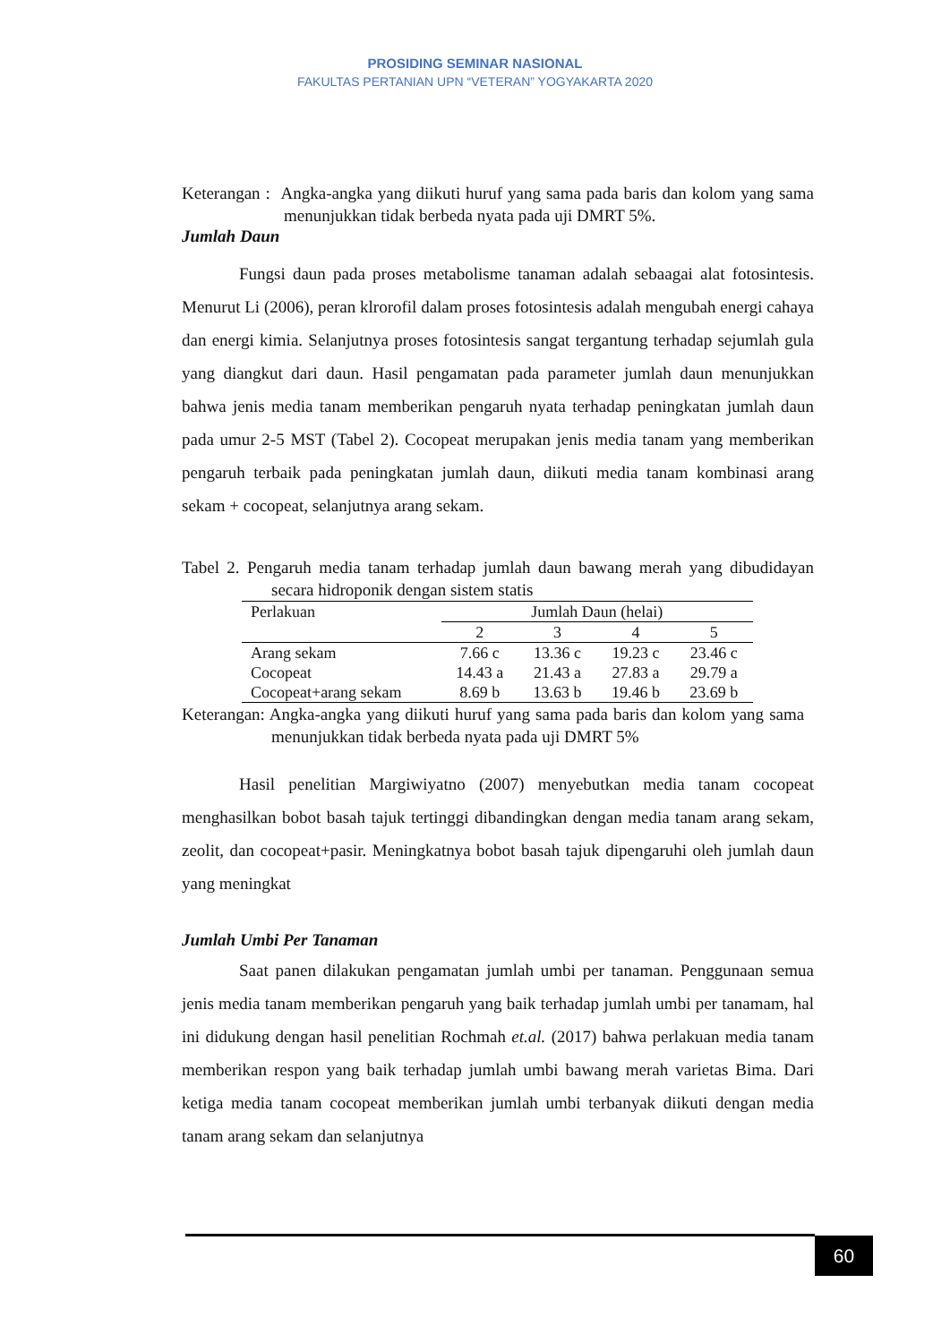PROSIDING SEMINAR NASIONAL
FAKULTAS PERTANIAN UPN “VETERAN” YOGYAKARTA 2020
Keterangan : Angka-angka yang diikuti huruf yang sama pada baris dan kolom yang sama menunjukkan tidak berbeda nyata pada uji DMRT 5%.
Jumlah Daun
Fungsi daun pada proses metabolisme tanaman adalah sebaagai alat fotosintesis. Menurut Li (2006), peran klrorofil dalam proses fotosintesis adalah mengubah energi cahaya dan energi kimia. Selanjutnya proses fotosintesis sangat tergantung terhadap sejumlah gula yang diangkut dari daun. Hasil pengamatan pada parameter jumlah daun menunjukkan bahwa jenis media tanam memberikan pengaruh nyata terhadap peningkatan jumlah daun pada umur 2-5 MST (Tabel 2). Cocopeat merupakan jenis media tanam yang memberikan pengaruh terbaik pada peningkatan jumlah daun, diikuti media tanam kombinasi arang sekam + cocopeat, selanjutnya arang sekam.
Tabel 2. Pengaruh media tanam terhadap jumlah daun bawang merah yang dibudidayan secara hidroponik dengan sistem statis
| Perlakuan | Jumlah Daun (helai) | | | |
| --- | --- | --- | --- | --- |
| | 2 | 3 | 4 | 5 |
| Arang sekam | 7.66 c | 13.36 c | 19.23 c | 23.46 c |
| Cocopeat | 14.43 a | 21.43 a | 27.83 a | 29.79 a |
| Cocopeat+arang sekam | 8.69 b | 13.63 b | 19.46 b | 23.69 b |
Keterangan: Angka-angka yang diikuti huruf yang sama pada baris dan kolom yang sama menunjukkan tidak berbeda nyata pada uji DMRT 5%
Hasil penelitian Margiwiyatno (2007) menyebutkan media tanam cocopeat menghasilkan bobot basah tajuk tertinggi dibandingkan dengan media tanam arang sekam, zeolit, dan cocopeat+pasir. Meningkatnya bobot basah tajuk dipengaruhi oleh jumlah daun yang meningkat
Jumlah Umbi Per Tanaman
Saat panen dilakukan pengamatan jumlah umbi per tanaman. Penggunaan semua jenis media tanam memberikan pengaruh yang baik terhadap jumlah umbi per tanamam, hal ini didukung dengan hasil penelitian Rochmah et.al. (2017) bahwa perlakuan media tanam memberikan respon yang baik terhadap jumlah umbi bawang merah varietas Bima. Dari ketiga media tanam cocopeat memberikan jumlah umbi terbanyak diikuti dengan media tanam arang sekam dan selanjutnya
60